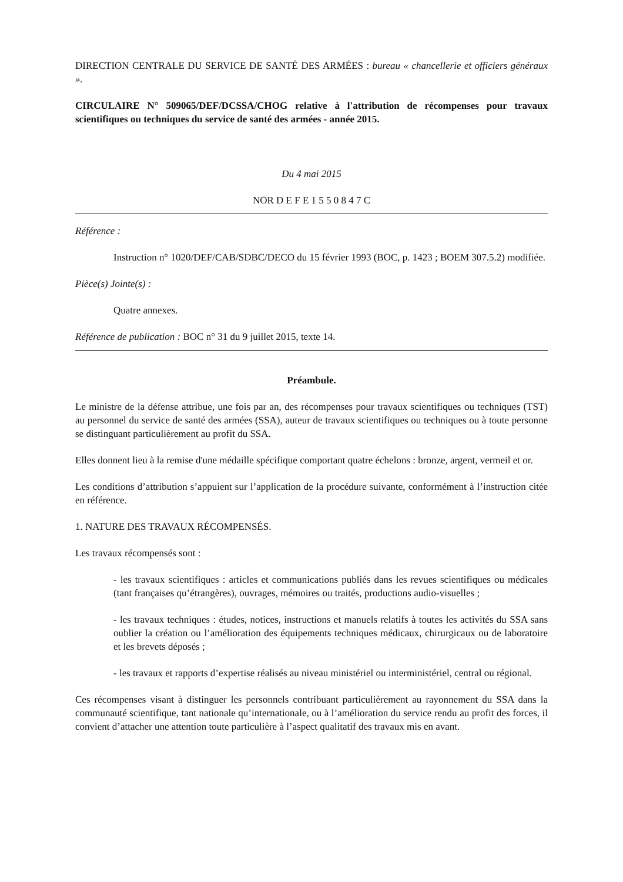DIRECTION CENTRALE DU SERVICE DE SANTÉ DES ARMÉES : bureau « chancellerie et officiers généraux ».
CIRCULAIRE N° 509065/DEF/DCSSA/CHOG relative à l'attribution de récompenses pour travaux scientifiques ou techniques du service de santé des armées - année 2015.
Du 4 mai 2015
NOR D E F E 1 5 5 0 8 4 7 C
Référence :
Instruction n° 1020/DEF/CAB/SDBC/DECO du 15 février 1993 (BOC, p. 1423 ; BOEM 307.5.2) modifiée.
Pièce(s) Jointe(s) :
Quatre annexes.
Référence de publication : BOC n° 31 du 9 juillet 2015, texte 14.
Préambule.
Le ministre de la défense attribue, une fois par an, des récompenses pour travaux scientifiques ou techniques (TST) au personnel du service de santé des armées (SSA), auteur de travaux scientifiques ou techniques ou à toute personne se distinguant particulièrement au profit du SSA.
Elles donnent lieu à la remise d'une médaille spécifique comportant quatre échelons : bronze, argent, vermeil et or.
Les conditions d’attribution s’appuient sur l’application de la procédure suivante, conformément à l’instruction citée en référence.
1. NATURE DES TRAVAUX RÉCOMPENSÉS.
Les travaux récompensés sont :
- les travaux scientifiques : articles et communications publiés dans les revues scientifiques ou médicales (tant françaises qu’étrangères), ouvrages, mémoires ou traités, productions audio-visuelles ;
- les travaux techniques : études, notices, instructions et manuels relatifs à toutes les activités du SSA sans oublier la création ou l’amélioration des équipements techniques médicaux, chirurgicaux ou de laboratoire et les brevets déposés ;
- les travaux et rapports d’expertise réalisés au niveau ministériel ou interministériel, central ou régional.
Ces récompenses visant à distinguer les personnels contribuant particulièrement au rayonnement du SSA dans la communauté scientifique, tant nationale qu’internationale, ou à l’amélioration du service rendu au profit des forces, il convient d’attacher une attention toute particulière à l’aspect qualitatif des travaux mis en avant.